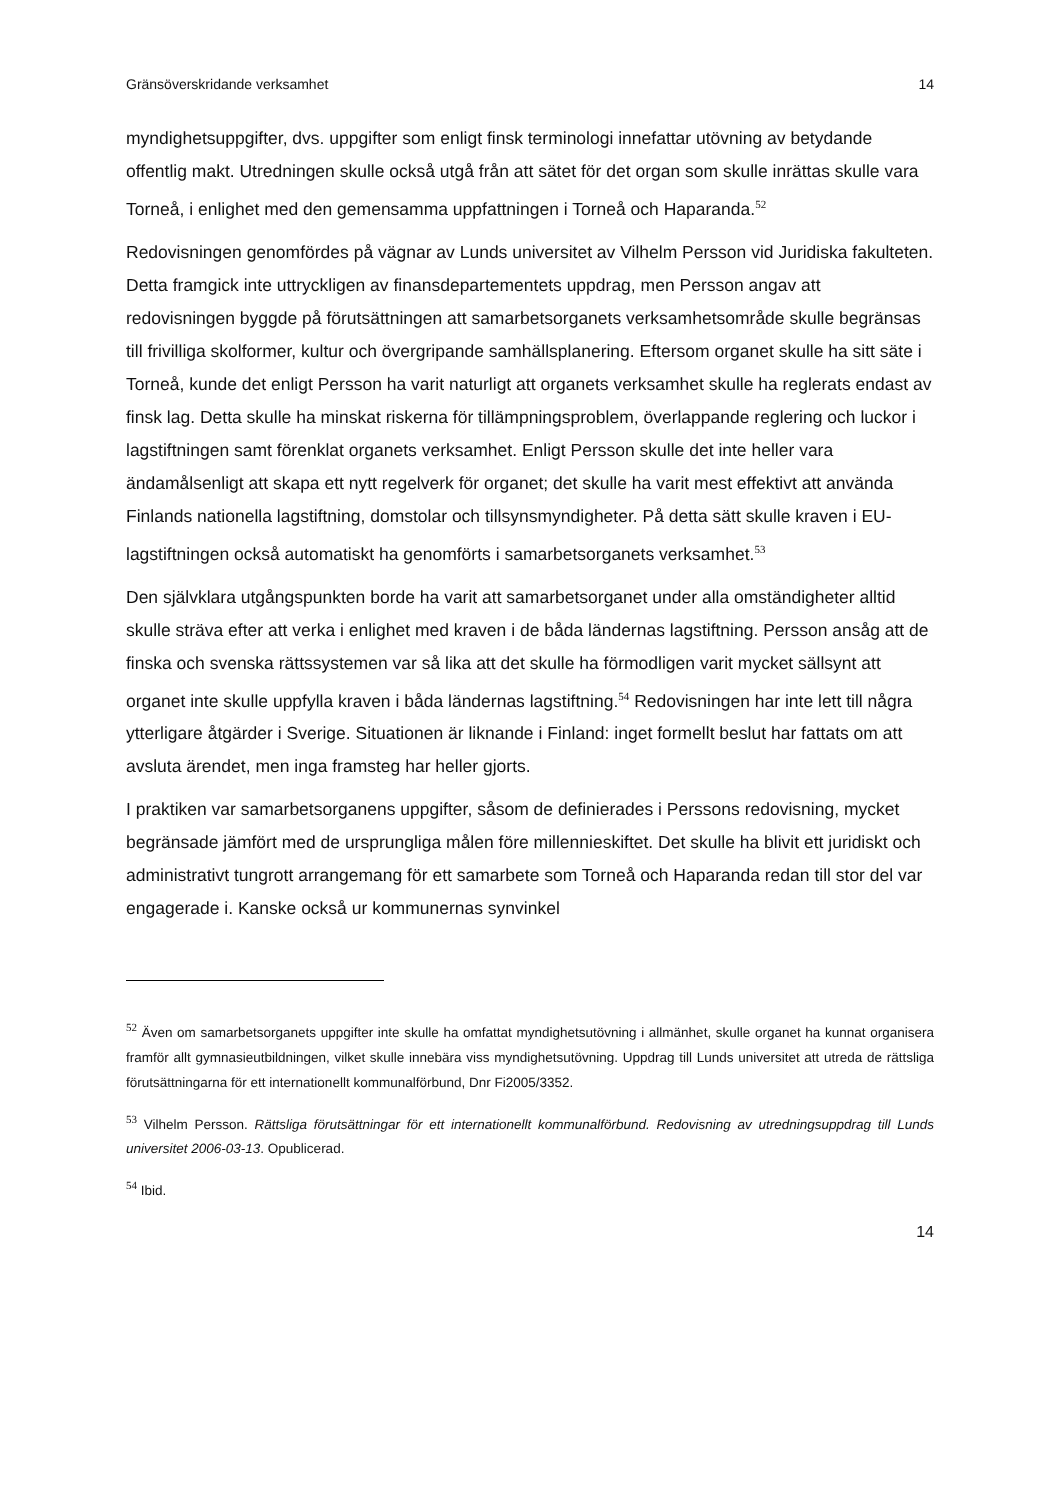Gränsöverskridande verksamhet 14
myndighetsuppgifter, dvs. uppgifter som enligt finsk terminologi innefattar utövning av betydande offentlig makt. Utredningen skulle också utgå från att sätet för det organ som skulle inrättas skulle vara Torneå, i enlighet med den gemensamma uppfattningen i Torneå och Haparanda.<sup>52</sup>
Redovisningen genomfördes på vägnar av Lunds universitet av Vilhelm Persson vid Juridiska fakulteten. Detta framgick inte uttryckligen av finansdepartementets uppdrag, men Persson angav att redovisningen byggde på förutsättningen att samarbetsorganets verksamhetsområde skulle begränsas till frivilliga skolformer, kultur och övergripande samhällsplanering. Eftersom organet skulle ha sitt säte i Torneå, kunde det enligt Persson ha varit naturligt att organets verksamhet skulle ha reglerats endast av finsk lag. Detta skulle ha minskat riskerna för tillämpningsproblem, överlappande reglering och luckor i lagstiftningen samt förenklat organets verksamhet. Enligt Persson skulle det inte heller vara ändamålsenligt att skapa ett nytt regelverk för organet; det skulle ha varit mest effektivt att använda Finlands nationella lagstiftning, domstolar och tillsynsmyndigheter. På detta sätt skulle kraven i EU-lagstiftningen också automatiskt ha genomförts i samarbetsorganets verksamhet.<sup>53</sup>
Den självklara utgångspunkten borde ha varit att samarbetsorganet under alla omständigheter alltid skulle sträva efter att verka i enlighet med kraven i de båda ländernas lagstiftning. Persson ansåg att de finska och svenska rättssystemen var så lika att det skulle ha förmodligen varit mycket sällsynt att organet inte skulle uppfylla kraven i båda ländernas lagstiftning.<sup>54</sup> Redovisningen har inte lett till några ytterligare åtgärder i Sverige. Situationen är liknande i Finland: inget formellt beslut har fattats om att avsluta ärendet, men inga framsteg har heller gjorts.
I praktiken var samarbetsorganens uppgifter, såsom de definierades i Perssons redovisning, mycket begränsade jämfört med de ursprungliga målen före millennieskiftet. Det skulle ha blivit ett juridiskt och administrativt tungrott arrangemang för ett samarbete som Torneå och Haparanda redan till stor del var engagerade i. Kanske också ur kommunernas synvinkel
<sup>52</sup> Även om samarbetsorganets uppgifter inte skulle ha omfattat myndighetsutövning i allmänhet, skulle organet ha kunnat organisera framför allt gymnasieutbildningen, vilket skulle innebära viss myndighetsutövning. Uppdrag till Lunds universitet att utreda de rättsliga förutsättningarna för ett internationellt kommunalförbund, Dnr Fi2005/3352.
<sup>53</sup> Vilhelm Persson. Rättsliga förutsättningar för ett internationellt kommunalförbund. Redovisning av utredningsuppdrag till Lunds universitet 2006-03-13. Opublicerad.
<sup>54</sup> Ibid.
14